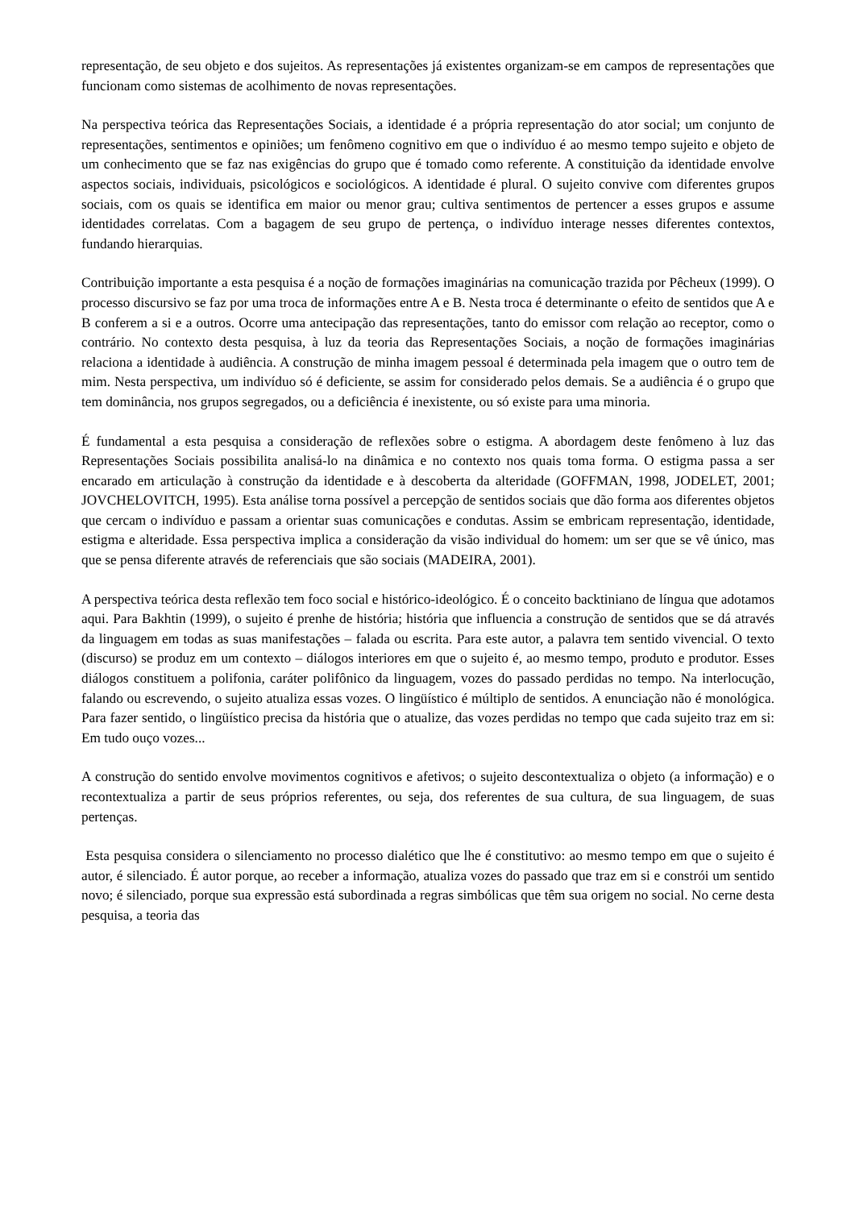representação, de seu objeto e dos sujeitos. As representações já existentes organizam-se em campos de representações que funcionam como sistemas de acolhimento de novas representações.
Na perspectiva teórica das Representações Sociais, a identidade é a própria representação do ator social; um conjunto de representações, sentimentos e opiniões; um fenômeno cognitivo em que o indivíduo é ao mesmo tempo sujeito e objeto de um conhecimento que se faz nas exigências do grupo que é tomado como referente. A constituição da identidade envolve aspectos sociais, individuais, psicológicos e sociológicos. A identidade é plural. O sujeito convive com diferentes grupos sociais, com os quais se identifica em maior ou menor grau; cultiva sentimentos de pertencer a esses grupos e assume identidades correlatas. Com a bagagem de seu grupo de pertença, o indivíduo interage nesses diferentes contextos, fundando hierarquias.
Contribuição importante a esta pesquisa é a noção de formações imaginárias na comunicação trazida por Pêcheux (1999). O processo discursivo se faz por uma troca de informações entre A e B. Nesta troca é determinante o efeito de sentidos que A e B conferem a si e a outros. Ocorre uma antecipação das representações, tanto do emissor com relação ao receptor, como o contrário. No contexto desta pesquisa, à luz da teoria das Representações Sociais, a noção de formações imaginárias relaciona a identidade à audiência. A construção de minha imagem pessoal é determinada pela imagem que o outro tem de mim. Nesta perspectiva, um indivíduo só é deficiente, se assim for considerado pelos demais. Se a audiência é o grupo que tem dominância, nos grupos segregados, ou a deficiência é inexistente, ou só existe para uma minoria.
É fundamental a esta pesquisa a consideração de reflexões sobre o estigma. A abordagem deste fenômeno à luz das Representações Sociais possibilita analisá-lo na dinâmica e no contexto nos quais toma forma. O estigma passa a ser encarado em articulação à construção da identidade e à descoberta da alteridade (GOFFMAN, 1998, JODELET, 2001; JOVCHELOVITCH, 1995). Esta análise torna possível a percepção de sentidos sociais que dão forma aos diferentes objetos que cercam o indivíduo e passam a orientar suas comunicações e condutas. Assim se embricam representação, identidade, estigma e alteridade. Essa perspectiva implica a consideração da visão individual do homem: um ser que se vê único, mas que se pensa diferente através de referenciais que são sociais (MADEIRA, 2001).
A perspectiva teórica desta reflexão tem foco social e histórico-ideológico. É o conceito backtiniano de língua que adotamos aqui. Para Bakhtin (1999), o sujeito é prenhe de história; história que influencia a construção de sentidos que se dá através da linguagem em todas as suas manifestações – falada ou escrita. Para este autor, a palavra tem sentido vivencial. O texto (discurso) se produz em um contexto – diálogos interiores em que o sujeito é, ao mesmo tempo, produto e produtor. Esses diálogos constituem a polifonia, caráter polifônico da linguagem, vozes do passado perdidas no tempo. Na interlocução, falando ou escrevendo, o sujeito atualiza essas vozes. O lingüístico é múltiplo de sentidos. A enunciação não é monológica. Para fazer sentido, o lingüístico precisa da história que o atualize, das vozes perdidas no tempo que cada sujeito traz em si: Em tudo ouço vozes...
A construção do sentido envolve movimentos cognitivos e afetivos; o sujeito descontextualiza o objeto (a informação) e o recontextualiza a partir de seus próprios referentes, ou seja, dos referentes de sua cultura, de sua linguagem, de suas pertenças.
Esta pesquisa considera o silenciamento no processo dialético que lhe é constitutivo: ao mesmo tempo em que o sujeito é autor, é silenciado. É autor porque, ao receber a informação, atualiza vozes do passado que traz em si e constrói um sentido novo; é silenciado, porque sua expressão está subordinada a regras simbólicas que têm sua origem no social. No cerne desta pesquisa, a teoria das